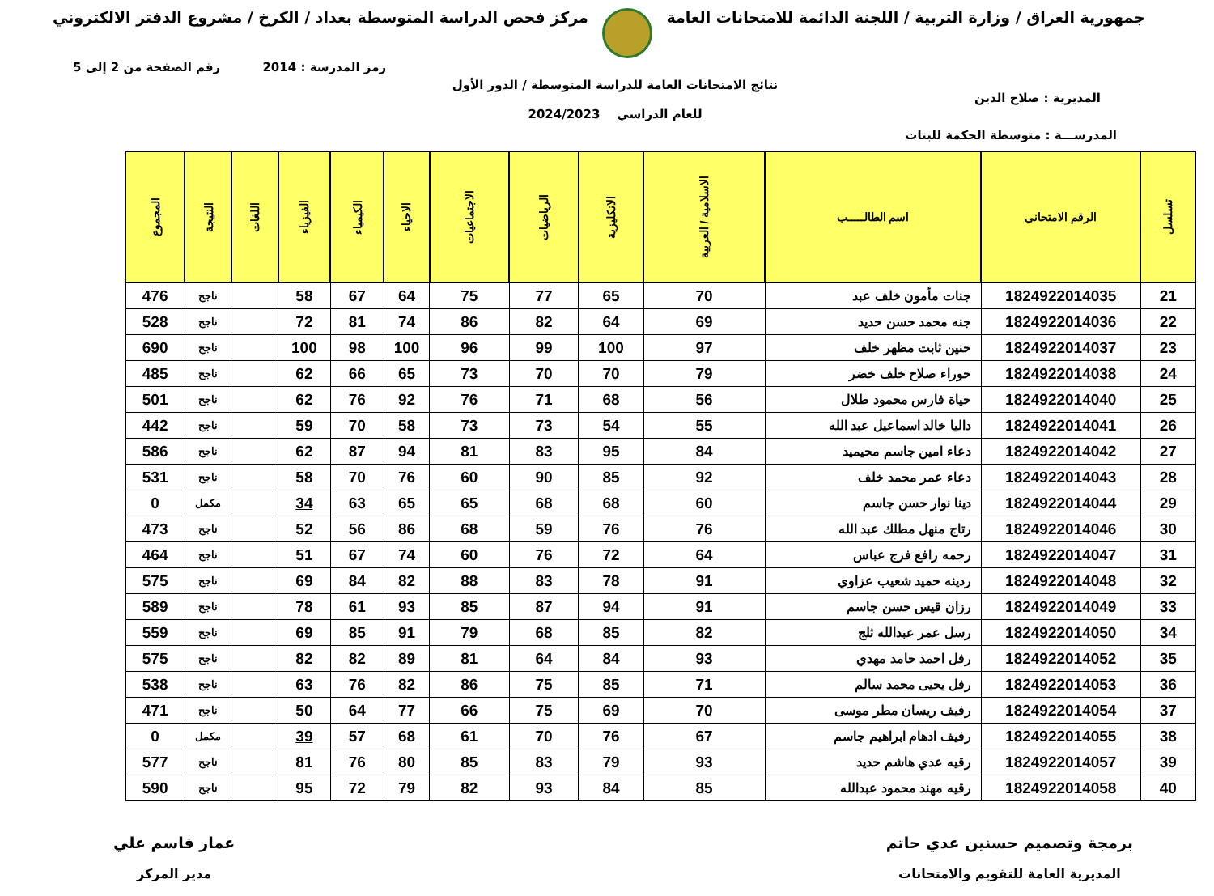جمهورية العراق / وزارة التربية / اللجنة الدائمة للامتحانات العامة
مركز فحص الدراسة المتوسطة بغداد / الكرخ / مشروع الدفتر الالكتروني
رمز المدرسة : 2014 رقم الصفحة من 2 إلى 5
المديرية : صلاح الدين
نتائج الامتحانات العامة للدراسة المتوسطة / الدور الأول
للعام الدراسي 2024/2023
المدرســـة : متوسطة الحكمة للبنات
| تسلسل | الرقم الامتحاني | اسم الطالـــــب | الاسلامية / العربية | الانكليزية | الرياضيات | الاجتماعيات | الاحياء | الكيمياء | الفيزياء | اللغات | النتيجة | المجموع |
| --- | --- | --- | --- | --- | --- | --- | --- | --- | --- | --- | --- | --- |
| 21 | 1824922014035 | جنات مأمون خلف عبد | 70 | 65 | 77 | 75 | 64 | 67 | 58 | | ناجح | 476 |
| 22 | 1824922014036 | جنه محمد حسن حديد | 69 | 64 | 82 | 86 | 74 | 81 | 72 | | ناجح | 528 |
| 23 | 1824922014037 | حنين ثابت مظهر خلف | 97 | 100 | 99 | 96 | 100 | 98 | 100 | | ناجح | 690 |
| 24 | 1824922014038 | حوراء صلاح خلف خضر | 79 | 70 | 70 | 73 | 65 | 66 | 62 | | ناجح | 485 |
| 25 | 1824922014040 | حياة فارس محمود طلال | 56 | 68 | 71 | 76 | 92 | 76 | 62 | | ناجح | 501 |
| 26 | 1824922014041 | داليا خالد اسماعيل عبد الله | 55 | 54 | 73 | 73 | 58 | 70 | 59 | | ناجح | 442 |
| 27 | 1824922014042 | دعاء امين جاسم محيميد | 84 | 95 | 83 | 81 | 94 | 87 | 62 | | ناجح | 586 |
| 28 | 1824922014043 | دعاء عمر محمد خلف | 92 | 85 | 90 | 60 | 76 | 70 | 58 | | ناجح | 531 |
| 29 | 1824922014044 | دينا نوار حسن جاسم | 60 | 68 | 68 | 65 | 65 | 63 | 34 | | مكمل | 0 |
| 30 | 1824922014046 | رتاج منهل مطلك عبد الله | 76 | 76 | 59 | 68 | 86 | 56 | 52 | | ناجح | 473 |
| 31 | 1824922014047 | رحمه رافع فرج عباس | 64 | 72 | 76 | 60 | 74 | 67 | 51 | | ناجح | 464 |
| 32 | 1824922014048 | ردينه حميد شعيب عزاوي | 91 | 78 | 83 | 88 | 82 | 84 | 69 | | ناجح | 575 |
| 33 | 1824922014049 | رزان قيس حسن جاسم | 91 | 94 | 87 | 85 | 93 | 61 | 78 | | ناجح | 589 |
| 34 | 1824922014050 | رسل عمر عبدالله ثلج | 82 | 85 | 68 | 79 | 91 | 85 | 69 | | ناجح | 559 |
| 35 | 1824922014052 | رفل احمد حامد مهدي | 93 | 84 | 64 | 81 | 89 | 82 | 82 | | ناجح | 575 |
| 36 | 1824922014053 | رفل يحيى محمد سالم | 71 | 85 | 75 | 86 | 82 | 76 | 63 | | ناجح | 538 |
| 37 | 1824922014054 | رفيف ريسان مطر موسى | 70 | 69 | 75 | 66 | 77 | 64 | 50 | | ناجح | 471 |
| 38 | 1824922014055 | رفيف ادهام ابراهيم جاسم | 67 | 76 | 70 | 61 | 68 | 57 | 39 | | مكمل | 0 |
| 39 | 1824922014057 | رقيه عدي هاشم حديد | 93 | 79 | 83 | 85 | 80 | 76 | 81 | | ناجح | 577 |
| 40 | 1824922014058 | رقيه مهند محمود عبدالله | 85 | 84 | 93 | 82 | 79 | 72 | 95 | | ناجح | 590 |
برمجة وتصميم حسنين عدي حاتم
المديرية العامة للتقويم والامتحانات
عمار قاسم علي
مدير المركز